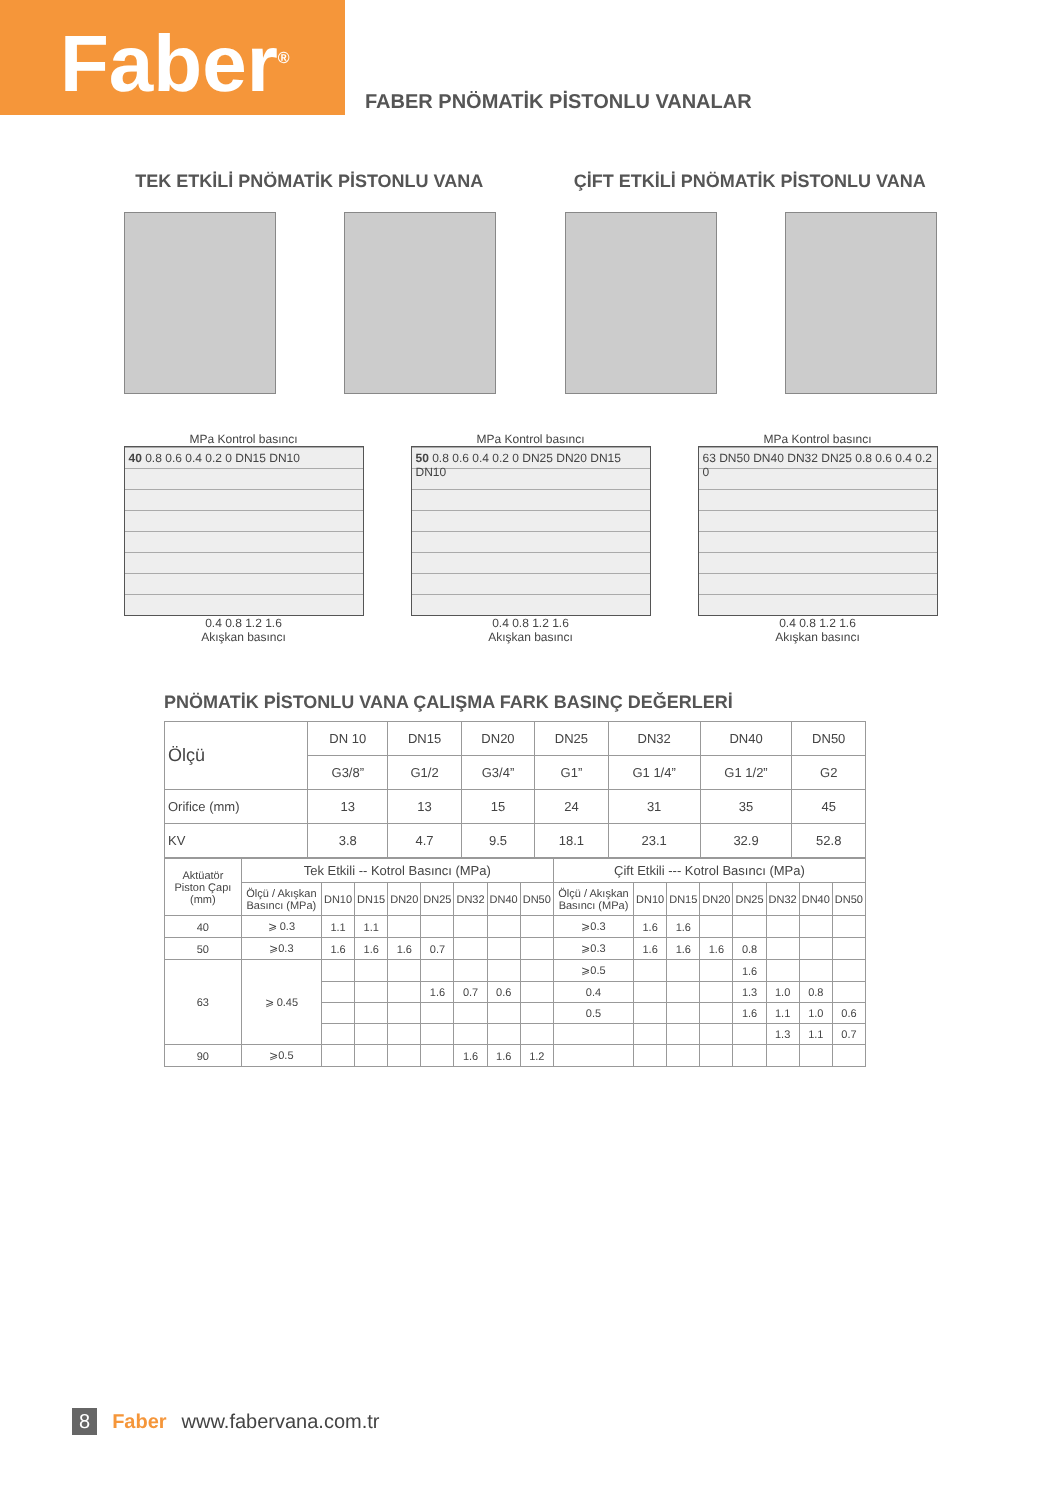Faber<sup>®</sup>
FABER PNÖMATİK PİSTONLU VANALAR
TEK ETKİLİ PNÖMATİK PİSTONLU VANA
ÇİFT ETKİLİ PNÖMATİK PİSTONLU VANA
MPa Kontrol basıncı
40 0.8 0.6 0.4 0.2 0 DN15 DN10
0.4 0.8 1.2 1.6
Akışkan basıncı
MPa Kontrol basıncı
50 0.8 0.6 0.4 0.2 0 DN25 DN20 DN15 DN10
0.4 0.8 1.2 1.6
Akışkan basıncı
MPa Kontrol basıncı
63 DN50 DN40 DN32 DN25 0.8 0.6 0.4 0.2 0
0.4 0.8 1.2 1.6
Akışkan basıncı
PNÖMATİK PİSTONLU VANA ÇALIŞMA FARK BASINÇ DEĞERLERİ
| Ölçü | DN 10 | DN15 | DN20 | DN25 | DN32 | DN40 | DN50 |
| | G3/8” | G1/2 | G3/4” | G1” | G1 1/4” | G1 1/2” | G2 |
| Orifice (mm) | 13 | 13 | 15 | 24 | 31 | 35 | 45 |
| KV | 3.8 | 4.7 | 9.5 | 18.1 | 23.1 | 32.9 | 52.8 |
| Aktüatör Piston Çapı (mm) | Tek Etkili -- Kotrol Basıncı (MPa) | | | | | | | | Çift Etkili --- Kotrol Basıncı (MPa) | | | | | | | |
| | Ölçü / Akışkan Basıncı (MPa) | DN10 | DN15 | DN20 | DN25 | DN32 | DN40 | DN50 | Ölçü / Akışkan Basıncı (MPa) | DN10 | DN15 | DN20 | DN25 | DN32 | DN40 | DN50 |
| 40 | ⩾ 0.3 | 1.1 | 1.1 | | | | | | ⩾0.3 | 1.6 | 1.6 | | | | | |
| 50 | ⩾0.3 | 1.6 | 1.6 | 1.6 | 0.7 | | | | ⩾0.3 | 1.6 | 1.6 | 1.6 | 0.8 | | | |
| 63 | ⩾ 0.45 | | | | | | | | ⩾0.5 | | | | 1.6 | | | |
| | | | | | 1.6 | 0.7 | 0.6 | | 0.4 | | | | 1.3 | 1.0 | 0.8 | |
| | | | | | | | | | 0.5 | | | | 1.6 | 1.1 | 1.0 | 0.6 |
| | | | | | | | | | | | | | | 1.3 | 1.1 | 0.7 |
| 90 | ⩾0.5 | | | | | 1.6 | 1.6 | 1.2 | | | | | | | | |
8 Faber www.fabervana.com.tr